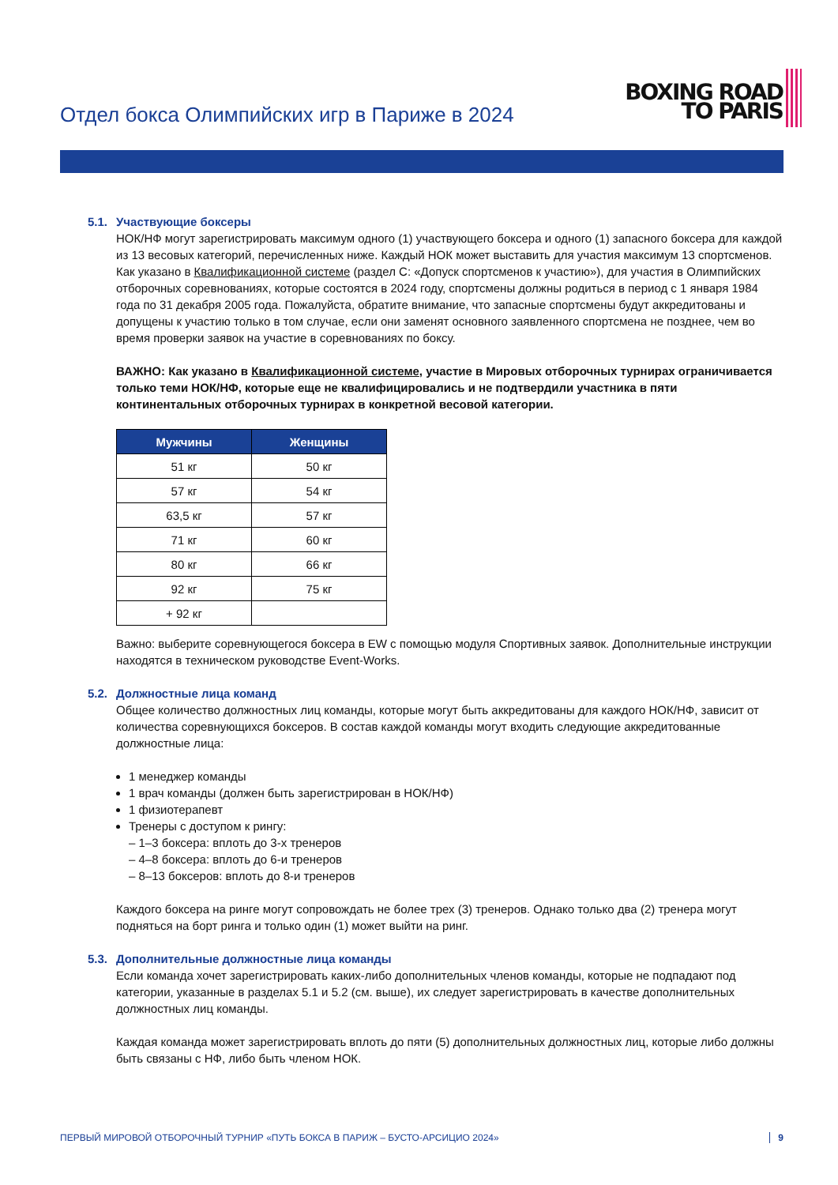Отдел бокса Олимпийских игр в Париже в 2024
BOXING ROAD
TO PARIS
5.1. Участвующие боксеры
НОК/НФ могут зарегистрировать максимум одного (1) участвующего боксера и одного (1) запасного боксера для каждой из 13 весовых категорий, перечисленных ниже. Каждый НОК может выставить для участия максимум 13 спортсменов. Как указано в Квалификационной системе (раздел C: «Допуск спортсменов к участию»), для участия в Олимпийских отборочных соревнованиях, которые состоятся в 2024 году, спортсмены должны родиться в период с 1 января 1984 года по 31 декабря 2005 года. Пожалуйста, обратите внимание, что запасные спортсмены будут аккредитованы и допущены к участию только в том случае, если они заменят основного заявленного спортсмена не позднее, чем во время проверки заявок на участие в соревнованиях по боксу.
ВАЖНО: Как указано в Квалификационной системе, участие в Мировых отборочных турнирах ограничивается только теми НОК/НФ, которые еще не квалифицировались и не подтвердили участника в пяти континентальных отборочных турнирах в конкретной весовой категории.
| Мужчины | Женщины |
| --- | --- |
| 51 кг | 50 кг |
| 57 кг | 54 кг |
| 63,5 кг | 57 кг |
| 71 кг | 60 кг |
| 80 кг | 66 кг |
| 92 кг | 75 кг |
| + 92 кг | |
Важно: выберите соревнующегося боксера в EW с помощью модуля Спортивных заявок. Дополнительные инструкции находятся в техническом руководстве Event-Works.
5.2. Должностные лица команд
Общее количество должностных лиц команды, которые могут быть аккредитованы для каждого НОК/НФ, зависит от количества соревнующихся боксеров. В состав каждой команды могут входить следующие аккредитованные должностные лица:
1 менеджер команды
1 врач команды (должен быть зарегистрирован в НОК/НФ)
1 физиотерапевт
Тренеры с доступом к рингу:
– 1–3 боксера: вплоть до 3-х тренеров
– 4–8 боксера: вплоть до 6-и тренеров
– 8–13 боксеров: вплоть до 8-и тренеров
Каждого боксера на ринге могут сопровождать не более трех (3) тренеров. Однако только два (2) тренера могут подняться на борт ринга и только один (1) может выйти на ринг.
5.3. Дополнительные должностные лица команды
Если команда хочет зарегистрировать каких-либо дополнительных членов команды, которые не подпадают под категории, указанные в разделах 5.1 и 5.2 (см. выше), их следует зарегистрировать в качестве дополнительных должностных лиц команды.
Каждая команда может зарегистрировать вплоть до пяти (5) дополнительных должностных лиц, которые либо должны быть связаны с НФ, либо быть членом НОК.
ПЕРВЫЙ МИРОВОЙ ОТБОРОЧНЫЙ ТУРНИР «ПУТЬ БОКСА В ПАРИЖ – БУСТО-АРСИЦИО 2024» 9